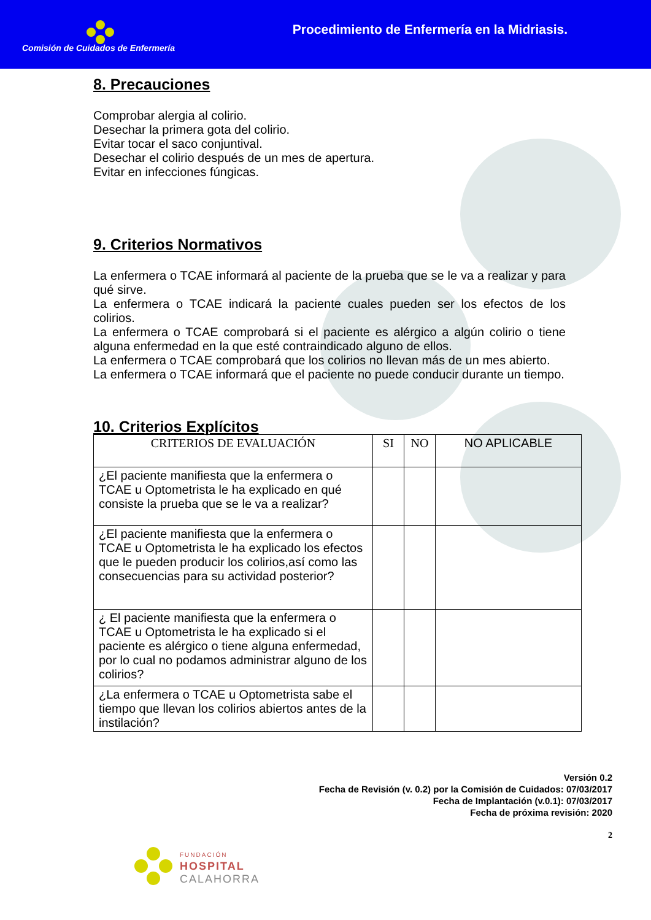Comisión de Cuidados de Enfermería
Procedimiento de Enfermería en la Midriasis.
8. Precauciones
Comprobar alergia al colirio.
Desechar la primera gota del colirio.
Evitar tocar el saco conjuntival.
Desechar el colirio después de un mes de apertura.
Evitar en infecciones fúngicas.
9. Criterios Normativos
La enfermera o TCAE informará al paciente de la prueba que se le va a realizar y para qué sirve.
La enfermera o TCAE indicará la paciente cuales pueden ser los efectos de los colirios.
La enfermera o TCAE comprobará si el paciente es alérgico a algún colirio o tiene alguna enfermedad en la que esté contraindicado alguno de ellos.
La enfermera o TCAE comprobará que los colirios no llevan más de un mes abierto.
La enfermera o TCAE informará que el paciente no puede conducir durante un tiempo.
10. Criterios Explícitos
| CRITERIOS DE EVALUACIÓN | SI | NO | NO APLICABLE |
| --- | --- | --- | --- |
| ¿El paciente manifiesta que la enfermera o TCAE u Optometrista le ha explicado en qué consiste la prueba que se le va a realizar? | | | |
| ¿El paciente manifiesta que la enfermera o TCAE u Optometrista le ha explicado los efectos que le pueden producir los colirios,así como las consecuencias para su actividad posterior? | | | |
| ¿ El paciente manifiesta que la enfermera o TCAE u Optometrista le ha explicado si el paciente es alérgico o tiene alguna enfermedad, por lo cual no podamos administrar alguno de los colirios? | | | |
| ¿La enfermera o TCAE u Optometrista sabe el tiempo que llevan los colirios abiertos antes de la instilación? | | | |
Versión 0.2
Fecha de Revisión (v. 0.2) por la Comisión de Cuidados: 07/03/2017
Fecha de Implantación (v.0.1): 07/03/2017
Fecha de próxima revisión: 2020
2
FUNDACIÓN
HOSPITAL
CALAHORRA